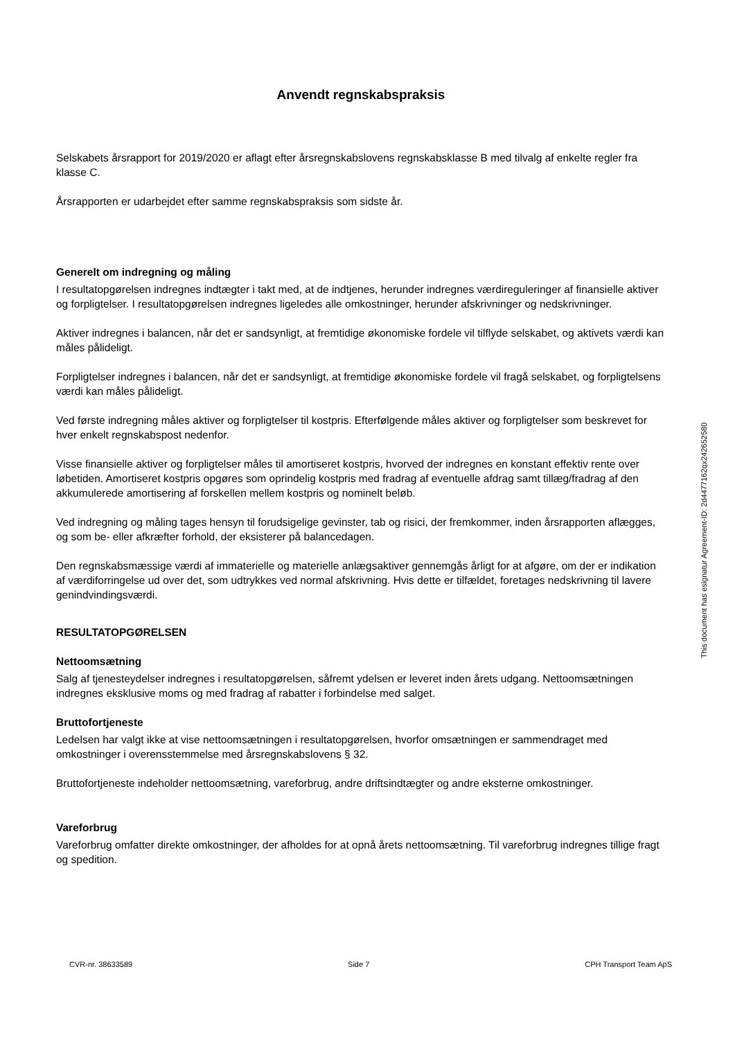Anvendt regnskabspraksis
Selskabets årsrapport for 2019/2020 er aflagt efter årsregnskabslovens regnskabsklasse B med tilvalg af enkelte regler fra klasse C.
Årsrapporten er udarbejdet efter samme regnskabspraksis som sidste år.
Generelt om indregning og måling
I resultatopgørelsen indregnes indtægter i takt med, at de indtjenes, herunder indregnes værdireguleringer af finansielle aktiver og forpligtelser. I resultatopgørelsen indregnes ligeledes alle omkostninger, herunder afskrivninger og nedskrivninger.
Aktiver indregnes i balancen, når det er sandsynligt, at fremtidige økonomiske fordele vil tilflyde selskabet, og aktivets værdi kan måles pålideligt.
Forpligtelser indregnes i balancen, når det er sandsynligt, at fremtidige økonomiske fordele vil fragå selskabet, og forpligtelsens værdi kan måles pålideligt.
Ved første indregning måles aktiver og forpligtelser til kostpris. Efterfølgende måles aktiver og forpligtelser som beskrevet for hver enkelt regnskabspost nedenfor.
Visse finansielle aktiver og forpligtelser måles til amortiseret kostpris, hvorved der indregnes en konstant effektiv rente over løbetiden. Amortiseret kostpris opgøres som oprindelig kostpris med fradrag af eventuelle afdrag samt tillæg/fradrag af den akkumulerede amortisering af forskellen mellem kostpris og nominelt beløb.
Ved indregning og måling tages hensyn til forudsigelige gevinster, tab og risici, der fremkommer, inden årsrapporten aflægges, og som be- eller afkræfter forhold, der eksisterer på balancedagen.
Den regnskabsmæssige værdi af immaterielle og materielle anlægsaktiver gennemgås årligt for at afgøre, om der er indikation af værdiforringelse ud over det, som udtrykkes ved normal afskrivning. Hvis dette er tilfældet, foretages nedskrivning til lavere genindvindingsværdi.
RESULTATOPGØRELSEN
Nettoomsætning
Salg af tjenesteydelser indregnes i resultatopgørelsen, såfremt ydelsen er leveret inden årets udgang. Nettoomsætningen indregnes eksklusive moms og med fradrag af rabatter i forbindelse med salget.
Bruttofortjeneste
Ledelsen har valgt ikke at vise nettoomsætningen i resultatopgørelsen, hvorfor omsætningen er sammendraget med omkostninger i overensstemmelse med årsregnskabslovens § 32.
Bruttofortjeneste indeholder nettoomsætning, vareforbrug, andre driftsindtægter og andre eksterne omkostninger.
Vareforbrug
Vareforbrug omfatter direkte omkostninger, der afholdes for at opnå årets nettoomsætning. Til vareforbrug indregnes tillige fragt og spedition.
This document has esignatur Agreement-ID: 2d4477162qx242652580
CVR-nr. 38633589 Side 7 CPH Transport Team ApS